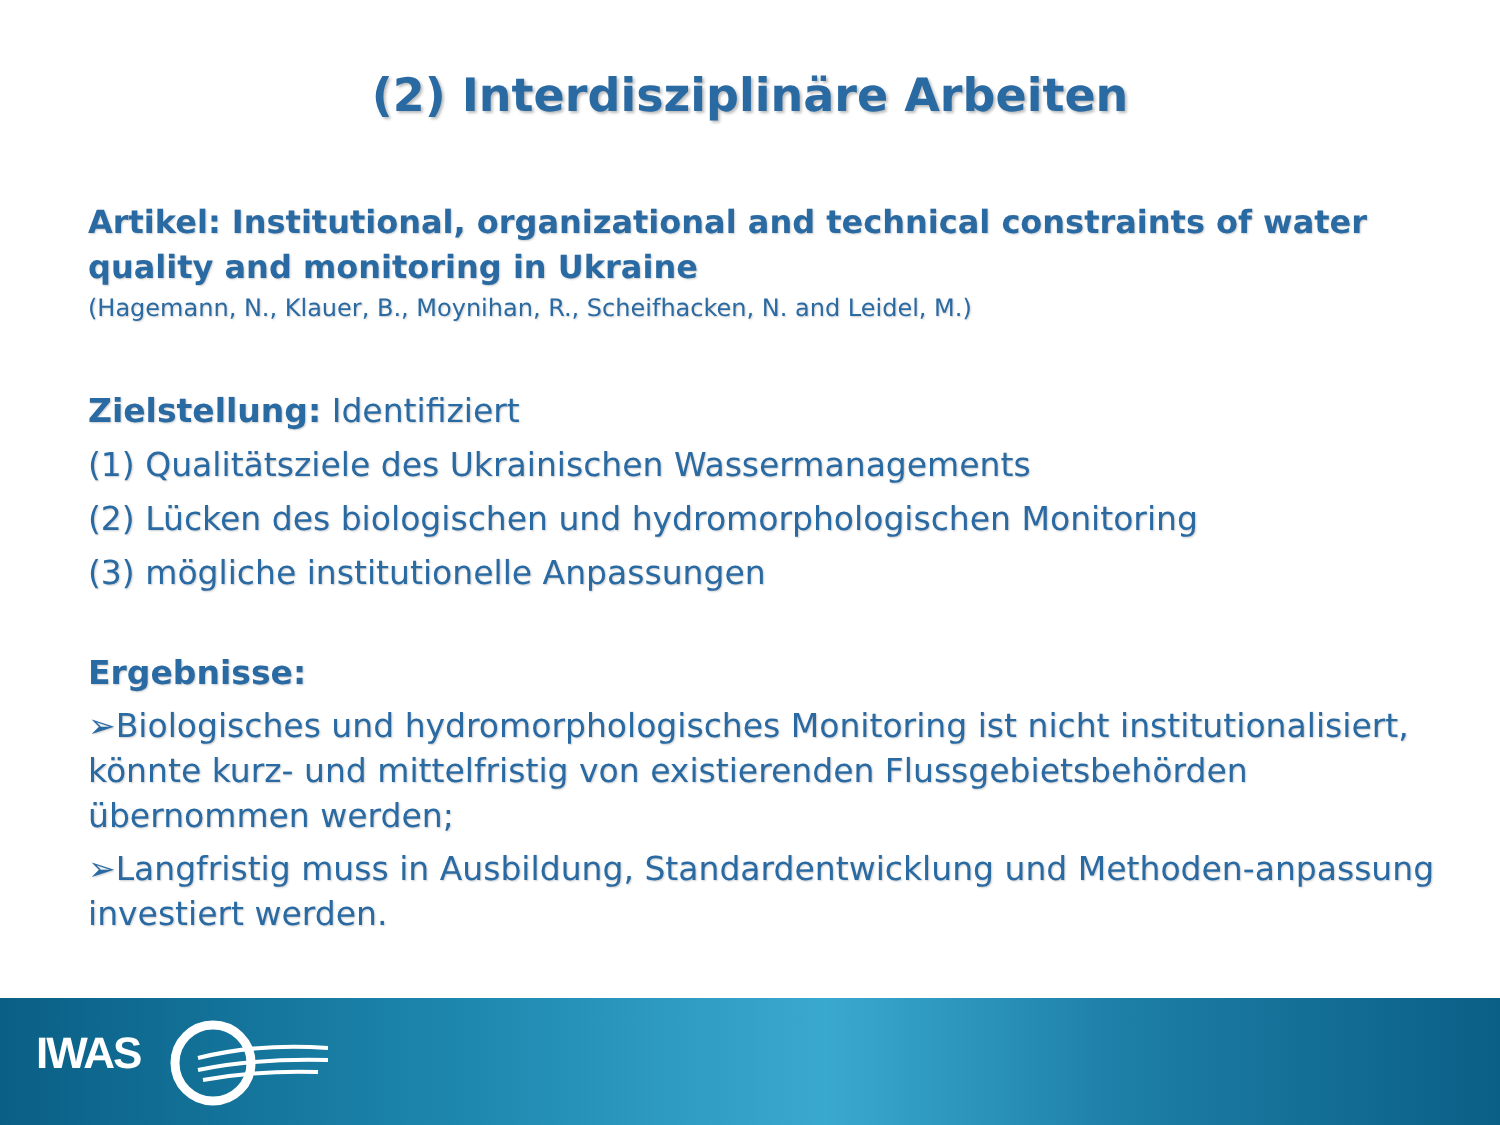(2) Interdisziplinäre Arbeiten
Artikel: Institutional, organizational and technical constraints of water quality and monitoring in Ukraine
(Hagemann, N., Klauer, B., Moynihan, R., Scheifhacken, N. and Leidel, M.)
Zielstellung: Identifiziert
(1) Qualitätsziele des Ukrainischen Wassermanagements
(2) Lücken des biologischen und hydromorphologischen Monitoring
(3) mögliche institutionelle Anpassungen
Ergebnisse:
➢Biologisches und hydromorphologisches Monitoring ist nicht institutionalisiert, könnte kurz- und mittelfristig von existierenden Flussgebietsbehörden übernommen werden;
➢Langfristig muss in Ausbildung, Standardentwicklung und Methoden-anpassung investiert werden.
IWAS